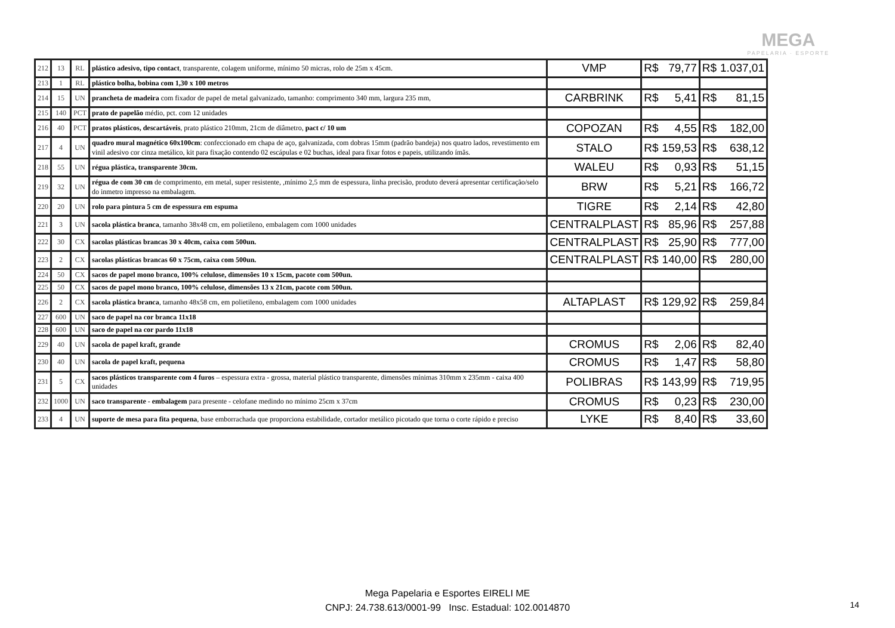MEGA
PAPELARIA · ESPORTE
| 212 | 13 | RL | plástico adesivo, tipo contact , transparente, colagem uniforme, mínimo 50 micras, rolo de 25m x 45cm. | VMP | R$ | 79,77 | R$ | 1.037,01 |
| 213 | 1 | RL | plástico bolha, bobina com 1,30 x 100 metros | | | | | |
| 214 | 15 | UN | prancheta de madeira com fixador de papel de metal galvanizado, tamanho: comprimento 340 mm, largura 235 mm, | CARBRINK | R$ | 5,41 | R$ | 81,15 |
| 215 | 140 | PCT | prato de papelão médio, pct. com 12 unidades | | | | | |
| 216 | 40 | PCT | pratos plásticos, descartáveis , prato plástico 210mm, 21cm de diâmetro, pact c/ 10 um | COPOZAN | R$ | 4,55 | R$ | 182,00 |
| 217 | 4 | UN | quadro mural magnético 60x100cm : confeccionado em chapa de aço, galvanizada, com dobras 15mm (padrão bandeja) nos quatro lados, revestimento em vinil adesivo cor cinza metálico, kit para fixação contendo 02 escápulas e 02 buchas, ideal para fixar fotos e papeis, utilizando ímãs. | STALO | R$ | 159,53 | R$ | 638,12 |
| 218 | 55 | UN | régua plástica, transparente 30cm. | WALEU | R$ | 0,93 | R$ | 51,15 |
| 219 | 32 | UN | régua de com 30 cm de comprimento, em metal, super resistente, ,mínimo 2,5 mm de espessura, linha precisão, produto deverá apresentar certificação/selo do inmetro impresso na embalagem. | BRW | R$ | 5,21 | R$ | 166,72 |
| 220 | 20 | UN | rolo para pintura 5 cm de espessura em espuma | TIGRE | R$ | 2,14 | R$ | 42,80 |
| 221 | 3 | UN | sacola plástica branca , tamanho 38x48 cm, em polietileno, embalagem com 1000 unidades | CENTRALPLAST | R$ | 85,96 | R$ | 257,88 |
| 222 | 30 | CX | sacolas plásticas brancas 30 x 40cm, caixa com 500un. | CENTRALPLAST | R$ | 25,90 | R$ | 777,00 |
| 223 | 2 | CX | sacolas plásticas brancas 60 x 75cm, caixa com 500un. | CENTRALPLAST | R$ | 140,00 | R$ | 280,00 |
| 224 | 50 | CX | sacos de papel mono branco, 100% celulose, dimensões 10 x 15cm, pacote com 500un. | | | | | |
| 225 | 50 | CX | sacos de papel mono branco, 100% celulose, dimensões 13 x 21cm, pacote com 500un. | | | | | |
| 226 | 2 | CX | sacola plástica branca , tamanho 48x58 cm, em polietileno, embalagem com 1000 unidades | ALTAPLAST | R$ | 129,92 | R$ | 259,84 |
| 227 | 600 | UN | saco de papel na cor branca 11x18 | | | | | |
| 228 | 600 | UN | saco de papel na cor pardo 11x18 | | | | | |
| 229 | 40 | UN | sacola de papel kraft, grande | CROMUS | R$ | 2,06 | R$ | 82,40 |
| 230 | 40 | UN | sacola de papel kraft, pequena | CROMUS | R$ | 1,47 | R$ | 58,80 |
| 231 | 5 | CX | sacos plásticos transparente com 4 furos – espessura extra - grossa, material plástico transparente, dimensões mínimas 310mm x 235mm - caixa 400 unidades | POLIBRAS | R$ | 143,99 | R$ | 719,95 |
| 232 | 1000 | UN | saco transparente - embalagem para presente - celofane medindo no mínimo 25cm x 37cm | CROMUS | R$ | 0,23 | R$ | 230,00 |
| 233 | 4 | UN | suporte de mesa para fita pequena , base emborrachada que proporciona estabilidade, cortador metálico picotado que torna o corte rápido e preciso | LYKE | R$ | 8,40 | R$ | 33,60 |
Mega Papelaria e Esportes EIRELI ME
CNPJ: 24.738.613/0001-99 Insc. Estadual: 102.0014870
14